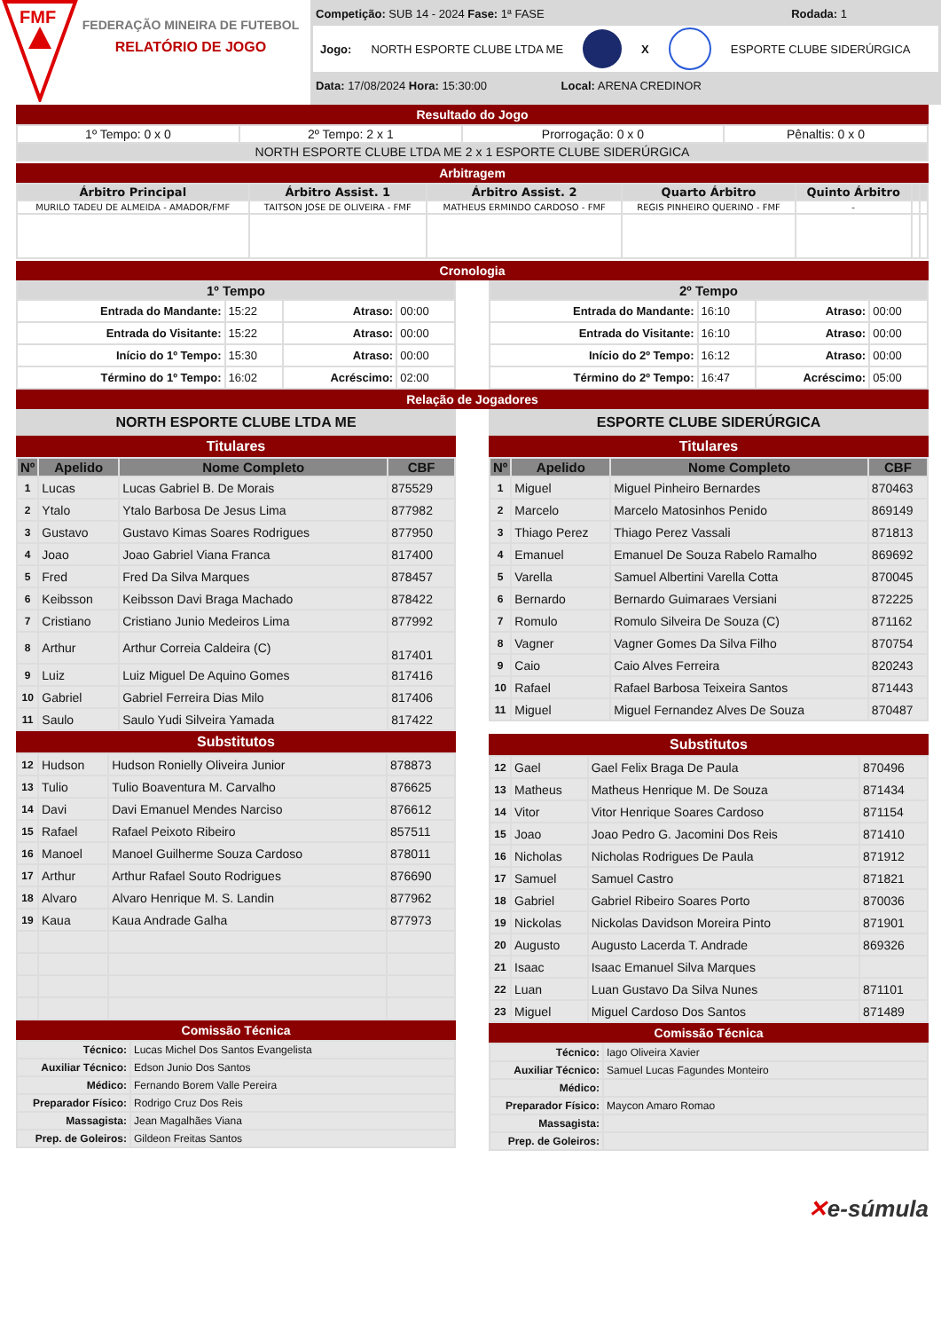FMF
FEDERAÇÃO MINEIRA DE FUTEBOL
RELATÓRIO DE JOGO
Competição: SUB 14 - 2024 Fase: 1ª FASE Rodada: 1
Jogo: NORTH ESPORTE CLUBE LTDA ME X ESPORTE CLUBE SIDERÚRGICA
Data: 17/08/2024 Hora: 15:30:00 Local: ARENA CREDINOR
Resultado do Jogo
| 1º Tempo: 0 x 0 | 2º Tempo: 2 x 1 | Prorrogação: 0 x 0 | Pênaltis: 0 x 0 |
| NORTH ESPORTE CLUBE LTDA ME 2 x 1 ESPORTE CLUBE SIDERÚRGICA | | | |
Arbitragem
| Árbitro Principal | Árbitro Assist. 1 | Árbitro Assist. 2 | Quarto Árbitro | Quinto Árbitro | | |
| --- | --- | --- | --- | --- | --- | --- |
| MURILO TADEU DE ALMEIDA - AMADOR/FMF | TAITSON JOSE DE OLIVEIRA - FMF | MATHEUS ERMINDO CARDOSO - FMF | REGIS PINHEIRO QUERINO - FMF | - | | |
Cronologia
| 1º Tempo | | | |
| --- | --- | --- | --- |
| Entrada do Mandante: | 15:22 | Atraso: | 00:00 |
| Entrada do Visitante: | 15:22 | Atraso: | 00:00 |
| Início do 1º Tempo: | 15:30 | Atraso: | 00:00 |
| Término do 1º Tempo: | 16:02 | Acréscimo: | 02:00 |
| 2º Tempo | | | |
| --- | --- | --- | --- |
| Entrada do Mandante: | 16:10 | Atraso: | 00:00 |
| Entrada do Visitante: | 16:10 | Atraso: | 00:00 |
| Início do 2º Tempo: | 16:12 | Atraso: | 00:00 |
| Término do 2º Tempo: | 16:47 | Acréscimo: | 05:00 |
Relação de Jogadores
NORTH ESPORTE CLUBE LTDA ME
Titulares
| Nº | Apelido | Nome Completo | CBF |
| --- | --- | --- | --- |
| 1 | Lucas | Lucas Gabriel B. De Morais | 875529 |
| 2 | Ytalo | Ytalo Barbosa De Jesus Lima | 877982 |
| 3 | Gustavo | Gustavo Kimas Soares Rodrigues | 877950 |
| 4 | Joao | Joao Gabriel Viana Franca | 817400 |
| 5 | Fred | Fred Da Silva Marques | 878457 |
| 6 | Keibsson | Keibsson Davi Braga Machado | 878422 |
| 7 | Cristiano | Cristiano Junio Medeiros Lima | 877992 |
| 8 | Arthur | Arthur Correia Caldeira (C) | 817401 |
| 9 | Luiz | Luiz Miguel De Aquino Gomes | 817416 |
| 10 | Gabriel | Gabriel Ferreira Dias Milo | 817406 |
| 11 | Saulo | Saulo Yudi Silveira Yamada | 817422 |
Substitutos
| 12 | Hudson | Hudson Ronielly Oliveira Junior | 878873 |
| 13 | Tulio | Tulio Boaventura M. Carvalho | 876625 |
| 14 | Davi | Davi Emanuel Mendes Narciso | 876612 |
| 15 | Rafael | Rafael Peixoto Ribeiro | 857511 |
| 16 | Manoel | Manoel Guilherme Souza Cardoso | 878011 |
| 17 | Arthur | Arthur Rafael Souto Rodrigues | 876690 |
| 18 | Alvaro | Alvaro Henrique M. S. Landin | 877962 |
| 19 | Kaua | Kaua Andrade Galha | 877973 |
Comissão Técnica
| Técnico: | Lucas Michel Dos Santos Evangelista |
| Auxiliar Técnico: | Edson Junio Dos Santos |
| Médico: | Fernando Borem Valle Pereira |
| Preparador Físico: | Rodrigo Cruz Dos Reis |
| Massagista: | Jean Magalhães Viana |
| Prep. de Goleiros: | Gildeon Freitas Santos |
ESPORTE CLUBE SIDERÚRGICA
Titulares
| Nº | Apelido | Nome Completo | CBF |
| --- | --- | --- | --- |
| 1 | Miguel | Miguel Pinheiro Bernardes | 870463 |
| 2 | Marcelo | Marcelo Matosinhos Penido | 869149 |
| 3 | Thiago Perez | Thiago Perez Vassali | 871813 |
| 4 | Emanuel | Emanuel De Souza Rabelo Ramalho | 869692 |
| 5 | Varella | Samuel Albertini Varella Cotta | 870045 |
| 6 | Bernardo | Bernardo Guimaraes Versiani | 872225 |
| 7 | Romulo | Romulo Silveira De Souza (C) | 871162 |
| 8 | Vagner | Vagner Gomes Da Silva Filho | 870754 |
| 9 | Caio | Caio Alves Ferreira | 820243 |
| 10 | Rafael | Rafael Barbosa Teixeira Santos | 871443 |
| 11 | Miguel | Miguel Fernandez Alves De Souza | 870487 |
Substitutos
| 12 | Gael | Gael Felix Braga De Paula | 870496 |
| 13 | Matheus | Matheus Henrique M. De Souza | 871434 |
| 14 | Vitor | Vitor Henrique Soares Cardoso | 871154 |
| 15 | Joao | Joao Pedro G. Jacomini Dos Reis | 871410 |
| 16 | Nicholas | Nicholas Rodrigues De Paula | 871912 |
| 17 | Samuel | Samuel Castro | 871821 |
| 18 | Gabriel | Gabriel Ribeiro Soares Porto | 870036 |
| 19 | Nickolas | Nickolas Davidson Moreira Pinto | 871901 |
| 20 | Augusto | Augusto Lacerda T. Andrade | 869326 |
| 21 | Isaac | Isaac Emanuel Silva Marques | |
| 22 | Luan | Luan Gustavo Da Silva Nunes | 871101 |
| 23 | Miguel | Miguel Cardoso Dos Santos | 871489 |
Comissão Técnica
| Técnico: | Iago Oliveira Xavier |
| Auxiliar Técnico: | Samuel Lucas Fagundes Monteiro |
| Médico: | |
| Preparador Físico: | Maycon Amaro Romao |
| Massagista: | |
| Prep. de Goleiros: | |
✕e-súmula